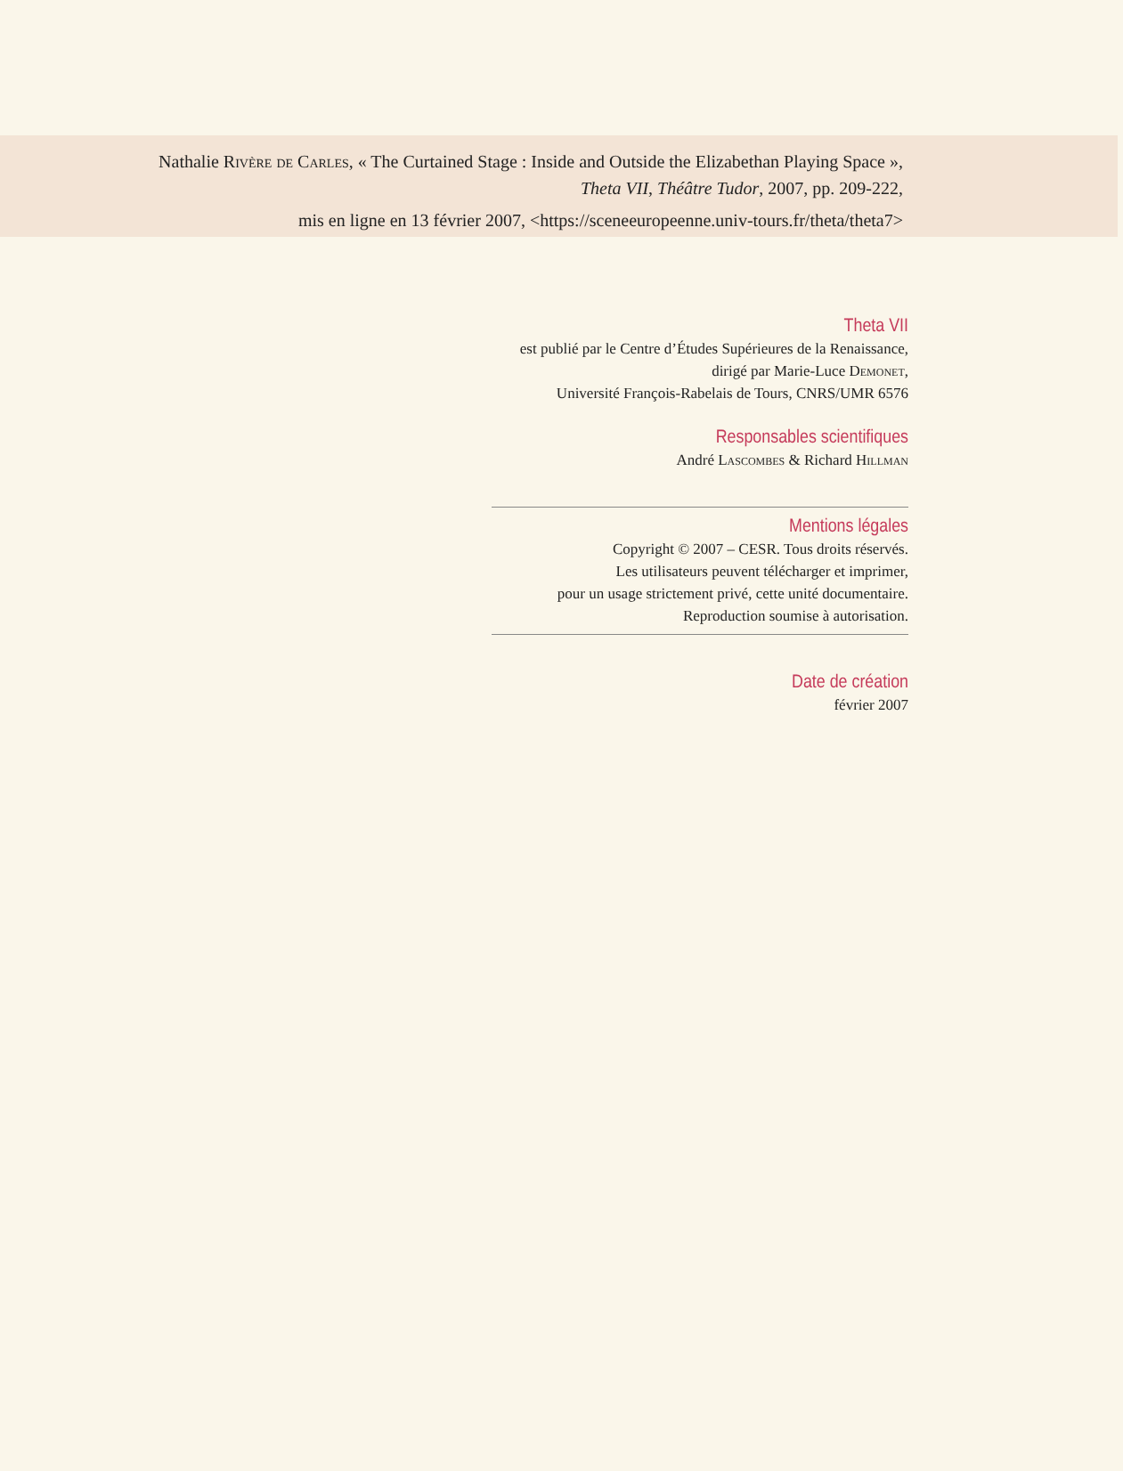Nathalie Rivère de Carles, « The Curtained Stage : Inside and Outside the Elizabethan Playing Space »,
Theta VII, Théâtre Tudor, 2007, pp. 209-222,
mis en ligne en 13 février 2007, <https://sceneeuropeenne.univ-tours.fr/theta/theta7>
Theta VII
est publié par le Centre d’Études Supérieures de la Renaissance,
dirigé par Marie-Luce Demonet,
Université François-Rabelais de Tours, CNRS/UMR 6576
Responsables scientifiques
André Lascombes & Richard Hillman
Mentions légales
Copyright © 2007 – CESR. Tous droits réservés.
Les utilisateurs peuvent télécharger et imprimer,
pour un usage strictement privé, cette unité documentaire.
Reproduction soumise à autorisation.
Date de création
février 2007